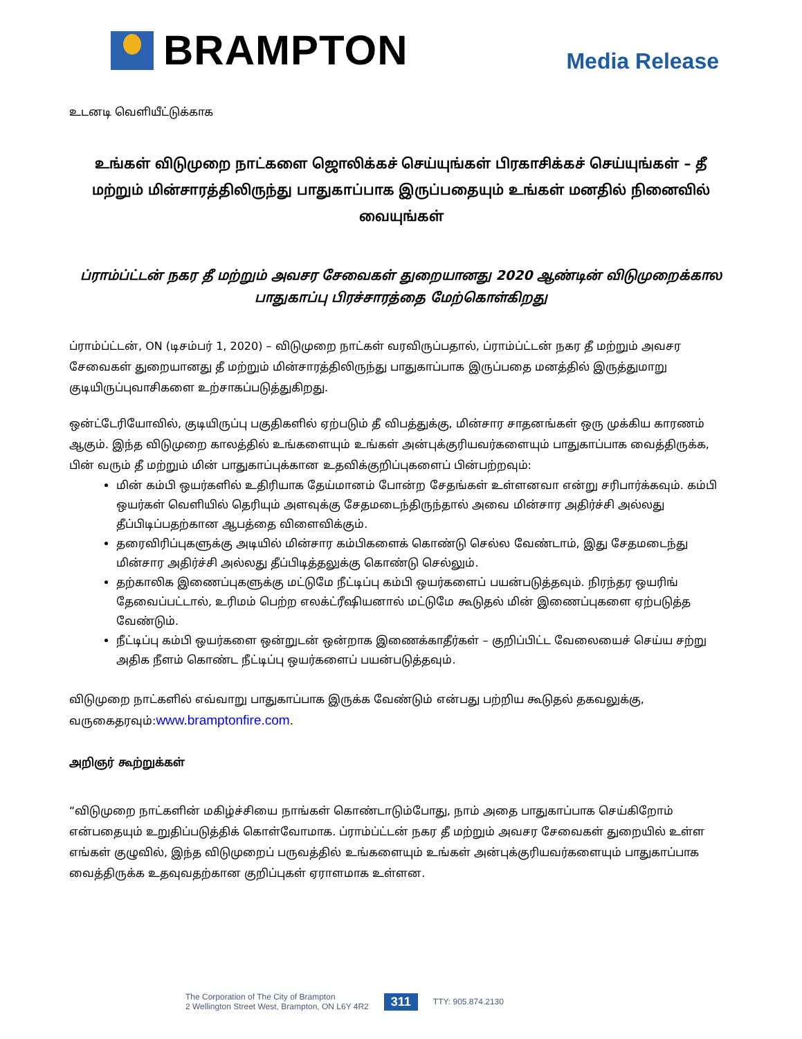BRAMPTON
Media Release
உடனடி வெளியீட்டுக்காக
உங்கள் விடுமுறை நாட்களை ஜொலிக்கச் செய்யுங்கள் பிரகாசிக்கச் செய்யுங்கள் – தீ மற்றும் மின்சாரத்திலிருந்து பாதுகாப்பாக இருப்பதையும் உங்கள் மனதில் நினைவில் வையுங்கள்
ப்ராம்ப்ட்டன் நகர தீ மற்றும் அவசர சேவைகள் துறையானது 2020 ஆண்டின் விடுமுறைக்கால பாதுகாப்பு பிரச்சாரத்தை மேற்கொள்கிறது
ப்ராம்ப்ட்டன், ON (டிசம்பர் 1, 2020) – விடுமுறை நாட்கள் வரவிருப்பதால், ப்ராம்ப்ட்டன் நகர தீ மற்றும் அவசர சேவைகள் துறையானது தீ மற்றும் மின்சாரத்திலிருந்து பாதுகாப்பாக இருப்பதை மனத்தில் இருத்துமாறு குடியிருப்புவாசிகளை உற்சாகப்படுத்துகிறது.
ஒன்ட்டேரியோவில், குடியிருப்பு பகுதிகளில் ஏற்படும் தீ விபத்துக்கு, மின்சார சாதனங்கள் ஒரு முக்கிய காரணம் ஆகும். இந்த விடுமுறை காலத்தில் உங்களையும் உங்கள் அன்புக்குரியவர்களையும் பாதுகாப்பாக வைத்திருக்க, பின் வரும் தீ மற்றும் மின் பாதுகாப்புக்கான உதவிக்குறிப்புகளைப் பின்பற்றவும்:
மின் கம்பி ஒயர்களில் உதிரியாக தேய்மானம் போன்ற சேதங்கள் உள்ளனவா என்று சரிபார்க்கவும். கம்பி ஒயர்கள் வெளியில் தெரியும் அளவுக்கு சேதமடைந்திருந்தால் அவை மின்சார அதிர்ச்சி அல்லது தீப்பிடிப்பதற்கான ஆபத்தை விளைவிக்கும்.
தரைவிரிப்புகளுக்கு அடியில் மின்சார கம்பிகளைக் கொண்டு செல்ல வேண்டாம், இது சேதமடைந்து மின்சார அதிர்ச்சி அல்லது தீப்பிடித்தலுக்கு கொண்டு செல்லும்.
தற்காலிக இணைப்புகளுக்கு மட்டுமே நீட்டிப்பு கம்பி ஒயர்களைப் பயன்படுத்தவும். நிரந்தர ஒயரிங் தேவைப்பட்டால், உரிமம் பெற்ற எலக்ட்ரீஷியனால் மட்டுமே கூடுதல் மின் இணைப்புகளை ஏற்படுத்த வேண்டும்.
நீட்டிப்பு கம்பி ஒயர்களை ஒன்றுடன் ஒன்றாக இணைக்காதீர்கள் – குறிப்பிட்ட வேலையைச் செய்ய சற்று அதிக நீளம் கொண்ட நீட்டிப்பு ஒயர்களைப் பயன்படுத்தவும்.
விடுமுறை நாட்களில் எவ்வாறு பாதுகாப்பாக இருக்க வேண்டும் என்பது பற்றிய கூடுதல் தகவலுக்கு, வருகைதரவும்:www.bramptonfire.com.
அறிஞர் கூற்றுக்கள்
“விடுமுறை நாட்களின் மகிழ்ச்சியை நாங்கள் கொண்டாடும்போது, நாம் அதை பாதுகாப்பாக செய்கிறோம் என்பதையும் உறுதிப்படுத்திக் கொள்வோமாக. ப்ராம்ப்ட்டன் நகர தீ மற்றும் அவசர சேவைகள் துறையில் உள்ள எங்கள் குழுவில், இந்த விடுமுறைப் பருவத்தில் உங்களையும் உங்கள் அன்புக்குரியவர்களையும் பாதுகாப்பாக வைத்திருக்க உதவுவதற்கான குறிப்புகள் ஏராளமாக உள்ளன.
The Corporation of The City of Brampton
2 Wellington Street West, Brampton, ON L6Y 4R2
311 TTY: 905.874.2130